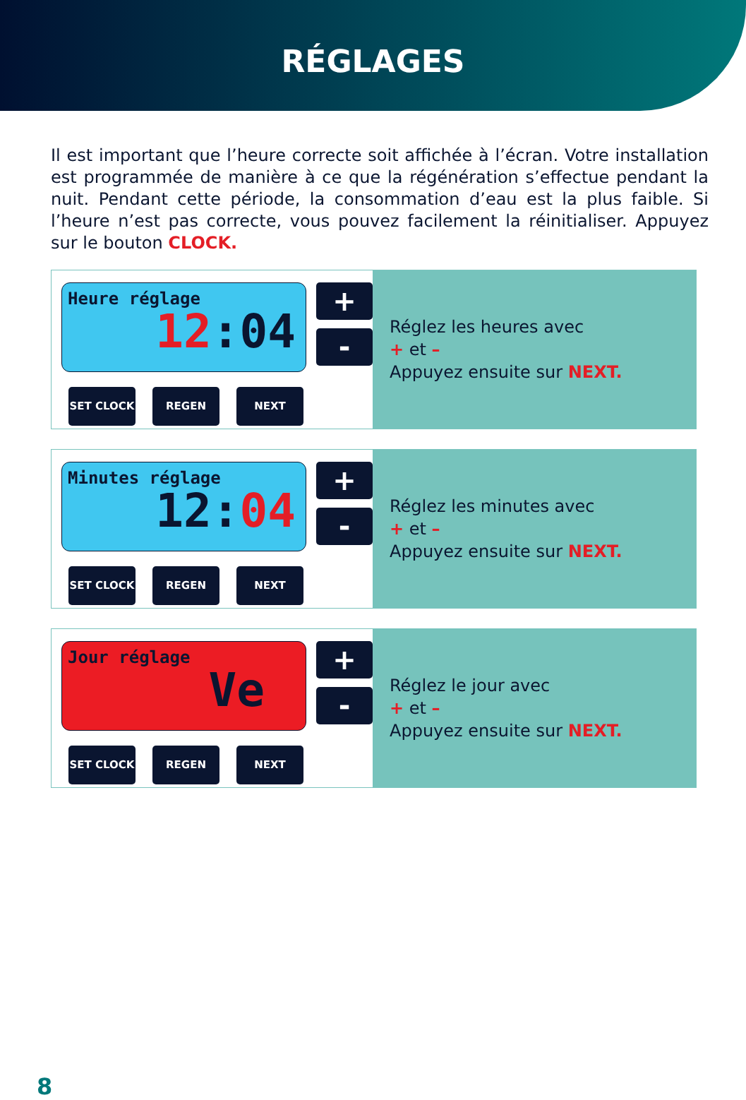RÉGLAGES
Il est important que l’heure correcte soit affichée à l’écran. Votre installation est programmée de manière à ce que la régénération s’effectue pendant la nuit. Pendant cette période, la consommation d’eau est la plus faible. Si l’heure n’est pas correcte, vous pouvez facilement la réinitialiser. Appuyez sur le bouton CLOCK.
Heure réglage
12:04
+
-
SET CLOCK REGEN NEXT
Réglez les heures avec
+ et –
Appuyez ensuite sur NEXT.
Minutes réglage
12:04
+
-
SET CLOCK REGEN NEXT
Réglez les minutes avec
+ et –
Appuyez ensuite sur NEXT.
Jour réglage
Ve
+
-
SET CLOCK REGEN NEXT
Réglez le jour avec
+ et –
Appuyez ensuite sur NEXT.
8